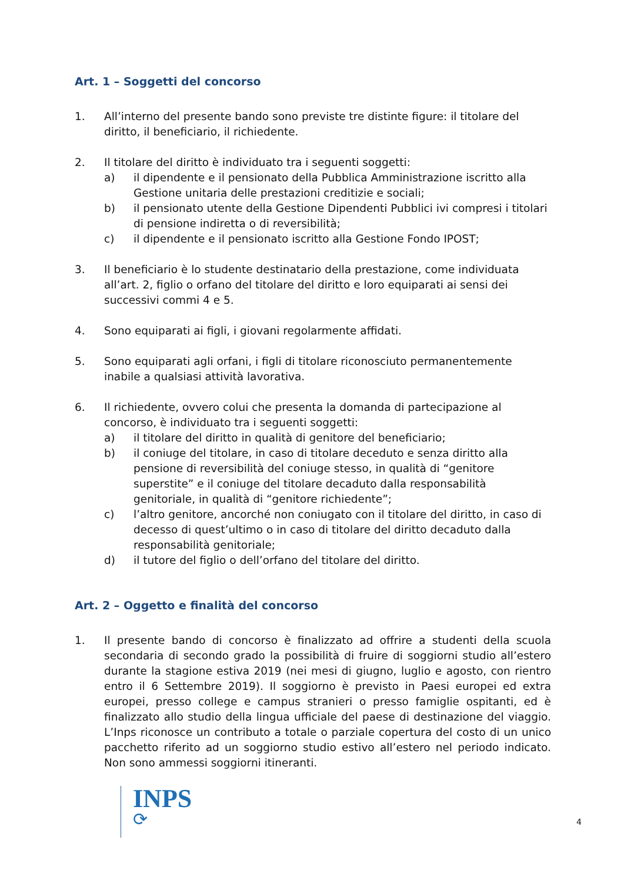Art. 1 – Soggetti del concorso
1. All’interno del presente bando sono previste tre distinte figure: il titolare del diritto, il beneficiario, il richiedente.
2. Il titolare del diritto è individuato tra i seguenti soggetti:
a) il dipendente e il pensionato della Pubblica Amministrazione iscritto alla Gestione unitaria delle prestazioni creditizie e sociali;
b) il pensionato utente della Gestione Dipendenti Pubblici ivi compresi i titolari di pensione indiretta o di reversibilità;
c) il dipendente e il pensionato iscritto alla Gestione Fondo IPOST;
3. Il beneficiario è lo studente destinatario della prestazione, come individuata all’art. 2, figlio o orfano del titolare del diritto e loro equiparati ai sensi dei successivi commi 4 e 5.
4. Sono equiparati ai figli, i giovani regolarmente affidati.
5. Sono equiparati agli orfani, i figli di titolare riconosciuto permanentemente inabile a qualsiasi attività lavorativa.
6. Il richiedente, ovvero colui che presenta la domanda di partecipazione al concorso, è individuato tra i seguenti soggetti:
a) il titolare del diritto in qualità di genitore del beneficiario;
b) il coniuge del titolare, in caso di titolare deceduto e senza diritto alla pensione di reversibilità del coniuge stesso, in qualità di “genitore superstite” e il coniuge del titolare decaduto dalla responsabilità genitoriale, in qualità di “genitore richiedente”;
c) l’altro genitore, ancorché non coniugato con il titolare del diritto, in caso di decesso di quest’ultimo o in caso di titolare del diritto decaduto dalla responsabilità genitoriale;
d) il tutore del figlio o dell’orfano del titolare del diritto.
Art. 2 – Oggetto e finalità del concorso
1. Il presente bando di concorso è finalizzato ad offrire a studenti della scuola secondaria di secondo grado la possibilità di fruire di soggiorni studio all’estero durante la stagione estiva 2019 (nei mesi di giugno, luglio e agosto, con rientro entro il 6 Settembre 2019). Il soggiorno è previsto in Paesi europei ed extra europei, presso college e campus stranieri o presso famiglie ospitanti, ed è finalizzato allo studio della lingua ufficiale del paese di destinazione del viaggio. L’Inps riconosce un contributo a totale o parziale copertura del costo di un unico pacchetto riferito ad un soggiorno studio estivo all’estero nel periodo indicato. Non sono ammessi soggiorni itineranti.
INPS
⟳
4